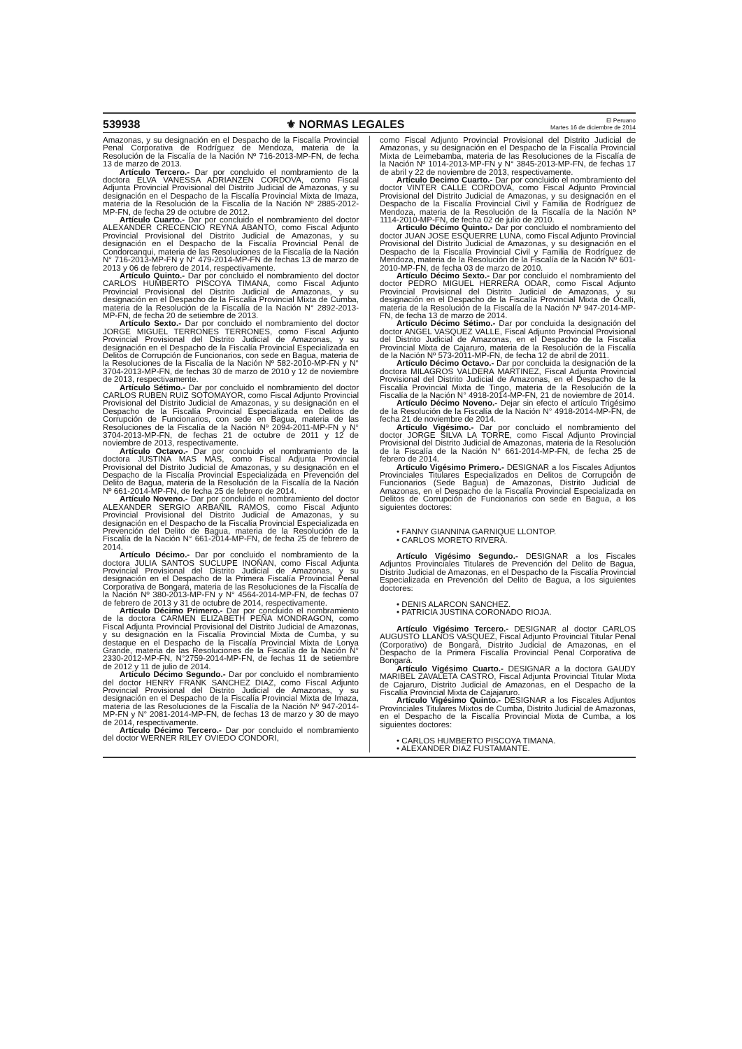539938 ⚜ NORMAS LEGALES El Peruano
Martes 16 de diciembre de 2014
Amazonas, y su designación en el Despacho de la Fiscalía Provincial Penal Corporativa de Rodríguez de Mendoza, materia de la Resolución de la Fiscalía de la Nación Nº 716-2013-MP-FN, de fecha 13 de marzo de 2013.
Artículo Tercero.- Dar por concluido el nombramiento de la doctora ELVA VANESSA ADRIANZEN CORDOVA, como Fiscal Adjunta Provincial Provisional del Distrito Judicial de Amazonas, y su designación en el Despacho de la Fiscalía Provincial Mixta de Imaza, materia de la Resolución de la Fiscalía de la Nación Nº 2885-2012-MP-FN, de fecha 29 de octubre de 2012.
Artículo Cuarto.- Dar por concluido el nombramiento del doctor ALEXANDER CRECENCIO REYNA ABANTO, como Fiscal Adjunto Provincial Provisional del Distrito Judicial de Amazonas, y su designación en el Despacho de la Fiscalía Provincial Penal de Condorcanqui, materia de las Resoluciones de la Fiscalía de la Nación N° 716-2013-MP-FN y N° 479-2014-MP-FN de fechas 13 de marzo de 2013 y 06 de febrero de 2014, respectivamente.
Artículo Quinto.- Dar por concluido el nombramiento del doctor CARLOS HUMBERTO PISCOYA TIMANA, como Fiscal Adjunto Provincial Provisional del Distrito Judicial de Amazonas, y su designación en el Despacho de la Fiscalía Provincial Mixta de Cumba, materia de la Resolución de la Fiscalía de la Nación N° 2892-2013-MP-FN, de fecha 20 de setiembre de 2013.
Artículo Sexto.- Dar por concluido el nombramiento del doctor JORGE MIGUEL TERRONES TERRONES, como Fiscal Adjunto Provincial Provisional del Distrito Judicial de Amazonas, y su designación en el Despacho de la Fiscalía Provincial Especializada en Delitos de Corrupción de Funcionarios, con sede en Bagua, materia de la Resoluciones de la Fiscalía de la Nación Nº 582-2010-MP-FN y N° 3704-2013-MP-FN, de fechas 30 de marzo de 2010 y 12 de noviembre de 2013, respectivamente.
Artículo Sétimo.- Dar por concluido el nombramiento del doctor CARLOS RUBEN RUIZ SOTOMAYOR, como Fiscal Adjunto Provincial Provisional del Distrito Judicial de Amazonas, y su designación en el Despacho de la Fiscalía Provincial Especializada en Delitos de Corrupción de Funcionarios, con sede en Bagua, materia de las Resoluciones de la Fiscalía de la Nación Nº 2094-2011-MP-FN y N° 3704-2013-MP-FN, de fechas 21 de octubre de 2011 y 12 de noviembre de 2013, respectivamente.
Artículo Octavo.- Dar por concluido el nombramiento de la doctora JUSTINA MAS MAS, como Fiscal Adjunta Provincial Provisional del Distrito Judicial de Amazonas, y su designación en el Despacho de la Fiscalía Provincial Especializada en Prevención del Delito de Bagua, materia de la Resolución de la Fiscalía de la Nación Nº 661-2014-MP-FN, de fecha 25 de febrero de 2014.
Artículo Noveno.- Dar por concluido el nombramiento del doctor ALEXANDER SERGIO ARBAÑIL RAMOS, como Fiscal Adjunto Provincial Provisional del Distrito Judicial de Amazonas, y su designación en el Despacho de la Fiscalía Provincial Especializada en Prevención del Delito de Bagua, materia de la Resolución de la Fiscalía de la Nación N° 661-2014-MP-FN, de fecha 25 de febrero de 2014.
Artículo Décimo.- Dar por concluido el nombramiento de la doctora JULIA SANTOS SUCLUPE INOÑAN, como Fiscal Adjunta Provincial Provisional del Distrito Judicial de Amazonas, y su designación en el Despacho de la Primera Fiscalía Provincial Penal Corporativa de Bongará, materia de las Resoluciones de la Fiscalía de la Nación Nº 380-2013-MP-FN y N° 4564-2014-MP-FN, de fechas 07 de febrero de 2013 y 31 de octubre de 2014, respectivamente.
Artículo Décimo Primero.- Dar por concluido el nombramiento de la doctora CARMEN ELIZABETH PEÑA MONDRAGON, como Fiscal Adjunta Provincial Provisional del Distrito Judicial de Amazonas, y su designación en la Fiscalía Provincial Mixta de Cumba, y su destaque en el Despacho de la Fiscalía Provincial Mixta de Lonya Grande, materia de las Resoluciones de la Fiscalía de la Nación N° 2330-2012-MP-FN, N°2759-2014-MP-FN, de fechas 11 de setiembre de 2012 y 11 de julio de 2014.
Artículo Décimo Segundo.- Dar por concluido el nombramiento del doctor HENRY FRANK SANCHEZ DIAZ, como Fiscal Adjunto Provincial Provisional del Distrito Judicial de Amazonas, y su designación en el Despacho de la Fiscalía Provincial Mixta de Imaza, materia de las Resoluciones de la Fiscalía de la Nación Nº 947-2014-MP-FN y N° 2081-2014-MP-FN, de fechas 13 de marzo y 30 de mayo de 2014, respectivamente.
Artículo Décimo Tercero.- Dar por concluido el nombramiento del doctor WERNER RILEY OVIEDO CONDORI,
como Fiscal Adjunto Provincial Provisional del Distrito Judicial de Amazonas, y su designación en el Despacho de la Fiscalía Provincial Mixta de Leimebamba, materia de las Resoluciones de la Fiscalía de la Nación Nº 1014-2013-MP-FN y N° 3845-2013-MP-FN, de fechas 17 de abril y 22 de noviembre de 2013, respectivamente.
Artículo Decimo Cuarto.- Dar por concluido el nombramiento del doctor VINTER CALLE CORDOVA, como Fiscal Adjunto Provincial Provisional del Distrito Judicial de Amazonas, y su designación en el Despacho de la Fiscalía Provincial Civil y Familia de Rodríguez de Mendoza, materia de la Resolución de la Fiscalía de la Nación Nº 1114-2010-MP-FN, de fecha 02 de julio de 2010.
Articulo Décimo Quinto.- Dar por concluido el nombramiento del doctor JUAN JOSE ESQUERRE LUNA, como Fiscal Adjunto Provincial Provisional del Distrito Judicial de Amazonas, y su designación en el Despacho de la Fiscalía Provincial Civil y Familia de Rodríguez de Mendoza, materia de la Resolución de la Fiscalía de la Nación Nº 601-2010-MP-FN, de fecha 03 de marzo de 2010.
Artículo Décimo Sexto.- Dar por concluido el nombramiento del doctor PEDRO MIGUEL HERRERA ODAR, como Fiscal Adjunto Provincial Provisional del Distrito Judicial de Amazonas, y su designación en el Despacho de la Fiscalía Provincial Mixta de Ocalli, materia de la Resolución de la Fiscalía de la Nación Nº 947-2014-MP-FN, de fecha 13 de marzo de 2014.
Artículo Décimo Sétimo.- Dar por concluida la designación del doctor ANGEL VASQUEZ VALLE, Fiscal Adjunto Provincial Provisional del Distrito Judicial de Amazonas, en el Despacho de la Fiscalía Provincial Mixta de Cajaruro, materia de la Resolución de la Fiscalía de la Nación Nº 573-2011-MP-FN, de fecha 12 de abril de 2011.
Artículo Décimo Octavo.- Dar por concluida la designación de la doctora MILAGROS VALDERA MARTINEZ, Fiscal Adjunta Provincial Provisional del Distrito Judicial de Amazonas, en el Despacho de la Fiscalía Provincial Mixta de Tingo, materia de la Resolución de la Fiscalía de la Nación N° 4918-2014-MP-FN, 21 de noviembre de 2014.
Artículo Décimo Noveno.- Dejar sin efecto el artículo Trigésimo de la Resolución de la Fiscalía de la Nación N° 4918-2014-MP-FN, de fecha 21 de noviembre de 2014.
Artículo Vigésimo.- Dar por concluido el nombramiento del doctor JORGE SILVA LA TORRE, como Fiscal Adjunto Provincial Provisional del Distrito Judicial de Amazonas, materia de la Resolución de la Fiscalía de la Nación N° 661-2014-MP-FN, de fecha 25 de febrero de 2014.
Artículo Vigésimo Primero.- DESIGNAR a los Fiscales Adjuntos Provinciales Titulares Especializados en Delitos de Corrupción de Funcionarios (Sede Bagua) de Amazonas, Distrito Judicial de Amazonas, en el Despacho de la Fiscalía Provincial Especializada en Delitos de Corrupción de Funcionarios con sede en Bagua, a los siguientes doctores:
• FANNY GIANNINA GARNIQUE LLONTOP.
• CARLOS MORETO RIVERA.
Artículo Vigésimo Segundo.- DESIGNAR a los Fiscales Adjuntos Provinciales Titulares de Prevención del Delito de Bagua, Distrito Judicial de Amazonas, en el Despacho de la Fiscalía Provincial Especializada en Prevención del Delito de Bagua, a los siguientes doctores:
• DENIS ALARCON SANCHEZ.
• PATRICIA JUSTINA CORONADO RIOJA.
Artículo Vigésimo Tercero.- DESIGNAR al doctor CARLOS AUGUSTO LLANOS VASQUEZ, Fiscal Adjunto Provincial Titular Penal (Corporativo) de Bongará, Distrito Judicial de Amazonas, en el Despacho de la Primera Fiscalía Provincial Penal Corporativa de Bongará.
Artículo Vigésimo Cuarto.- DESIGNAR a la doctora GAUDY MARIBEL ZAVALETA CASTRO, Fiscal Adjunta Provincial Titular Mixta de Cajaruro, Distrito Judicial de Amazonas, en el Despacho de la Fiscalía Provincial Mixta de Cajajaruro.
Artículo Vigésimo Quinto.- DESIGNAR a los Fiscales Adjuntos Provinciales Titulares Mixtos de Cumba, Distrito Judicial de Amazonas, en el Despacho de la Fiscalía Provincial Mixta de Cumba, a los siguientes doctores:
• CARLOS HUMBERTO PISCOYA TIMANA.
• ALEXANDER DIAZ FUSTAMANTE.